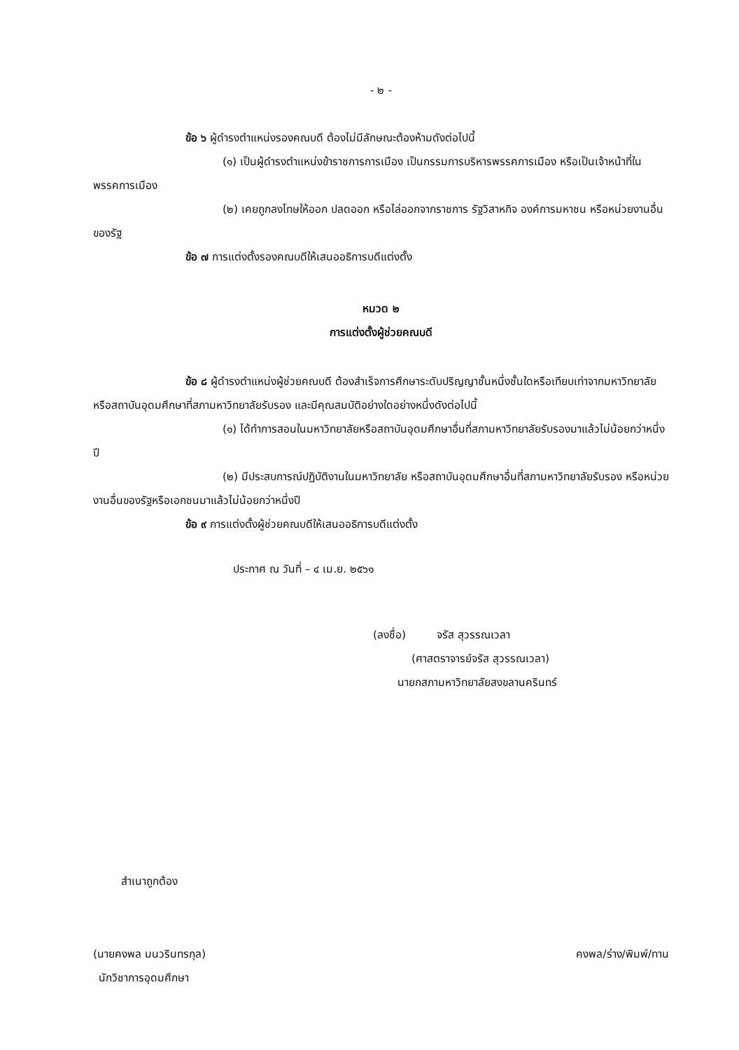- ๒ -
ข้อ ๖ ผู้ดำรงตำแหน่งรองคณบดี ต้องไม่มีลักษณะต้องห้ามดังต่อไปนี้
(๑) เป็นผู้ดำรงตำแหน่งข้าราชการการเมือง เป็นกรรมการบริหารพรรคการเมือง หรือเป็นเจ้าหน้าที่ในพรรคการเมือง
(๒) เคยถูกลงโทษให้ออก ปลดออก หรือไล่ออกจากราชการ รัฐวิสาหกิจ องค์การมหาชน หรือหน่วยงานอื่นของรัฐ
ข้อ ๗ การแต่งตั้งรองคณบดีให้เสนออธิการบดีแต่งตั้ง
หมวด ๒
การแต่งตั้งผู้ช่วยคณบดี
ข้อ ๘ ผู้ดำรงตำแหน่งผู้ช่วยคณบดี ต้องสำเร็จการศึกษาระดับปริญญาชั้นหนึ่งชั้นใดหรือเทียบเท่าจากมหาวิทยาลัยหรือสถาบันอุดมศึกษาที่สภามหาวิทยาลัยรับรอง และมีคุณสมบัติอย่างใดอย่างหนึ่งดังต่อไปนี้
(๑) ได้ทำการสอนในมหาวิทยาลัยหรือสถาบันอุดมศึกษาอื่นที่สภามหาวิทยาลัยรับรองมาแล้วไม่น้อยกว่าหนึ่งปี
(๒) มีประสบการณ์ปฏิบัติงานในมหาวิทยาลัย หรือสถาบันอุดมศึกษาอื่นที่สภามหาวิทยาลัยรับรอง หรือหน่วยงานอื่นของรัฐหรือเอกชนมาแล้วไม่น้อยกว่าหนึ่งปี
ข้อ ๙ การแต่งตั้งผู้ช่วยคณบดีให้เสนออธิการบดีแต่งตั้ง
ประกาศ ณ วันที่ – ๔ เม.ย. ๒๕๖๑
(ลงชื่อ) จรัส สุวรรณเวลา
(ศาสตราจารย์จรัส สุวรรณเวลา)
นายกสภามหาวิทยาลัยสงขลานครินทร์
สำเนาถูกต้อง
(นายคงพล มนวรินทรกุล) คงพล/ร่าง/พิมพ์/ทาน
นักวิชาการอุดมศึกษา